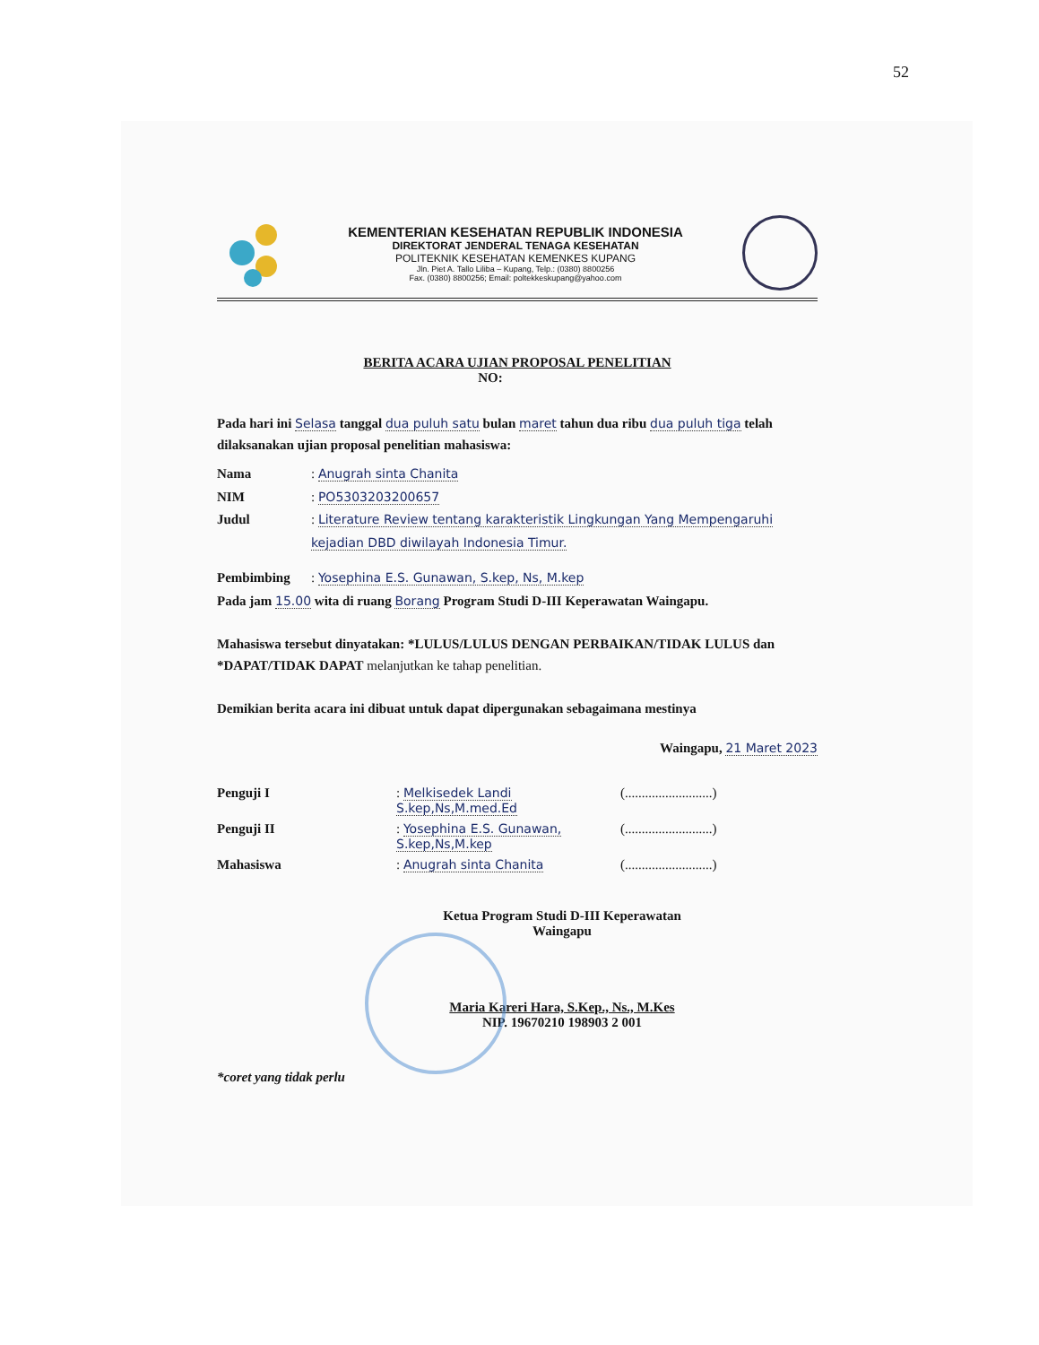52
KEMENTERIAN KESEHATAN REPUBLIK INDONESIA
DIREKTORAT JENDERAL TENAGA KESEHATAN
POLITEKNIK KESEHATAN KEMENKES KUPANG
Jln. Piet A. Tallo Liliba – Kupang, Telp.: (0380) 8800256
Fax. (0380) 8800256; Email: poltekkeskupang@yahoo.com
BERITA ACARA UJIAN PROPOSAL PENELITIAN
NO:
Pada hari ini Selasa tanggal dua puluh satu bulan maret tahun dua ribu dua puluh tiga telah dilaksanakan ujian proposal penelitian mahasiswa:
Nama: Anugrah sinta Chanita
NIM: PO5303203200657
Judul: Literature Review tentang karakteristik Lingkungan Yang Mempengaruhi kejadian DBD diwilayah Indonesia Timur.
Pembimbing: Yosephina E.S. Gunawan, S.kep, Ns, M.kep
Pada jam 15.00 wita di ruang Borang Program Studi D-III Keperawatan Waingapu.
Mahasiswa tersebut dinyatakan: *LULUS/LULUS DENGAN PERBAIKAN/TIDAK LULUS dan *DAPAT/TIDAK DAPAT melanjutkan ke tahap penelitian.
Demikian berita acara ini dibuat untuk dapat dipergunakan sebagaimana mestinya
Waingapu, 21 Maret 2023
Penguji I: Melkisedek Landi S.kep,Ns,M.med.Ed (..........................)
Penguji II: Yosephina E.S. Gunawan, S.kep,Ns,M.kep (..........................)
Mahasiswa: Anugrah sinta Chanita (..........................)
Ketua Program Studi D-III Keperawatan
Waingapu
Maria Kareri Hara, S.Kep., Ns., M.Kes
NIP. 19670210 198903 2 001
*coret yang tidak perlu